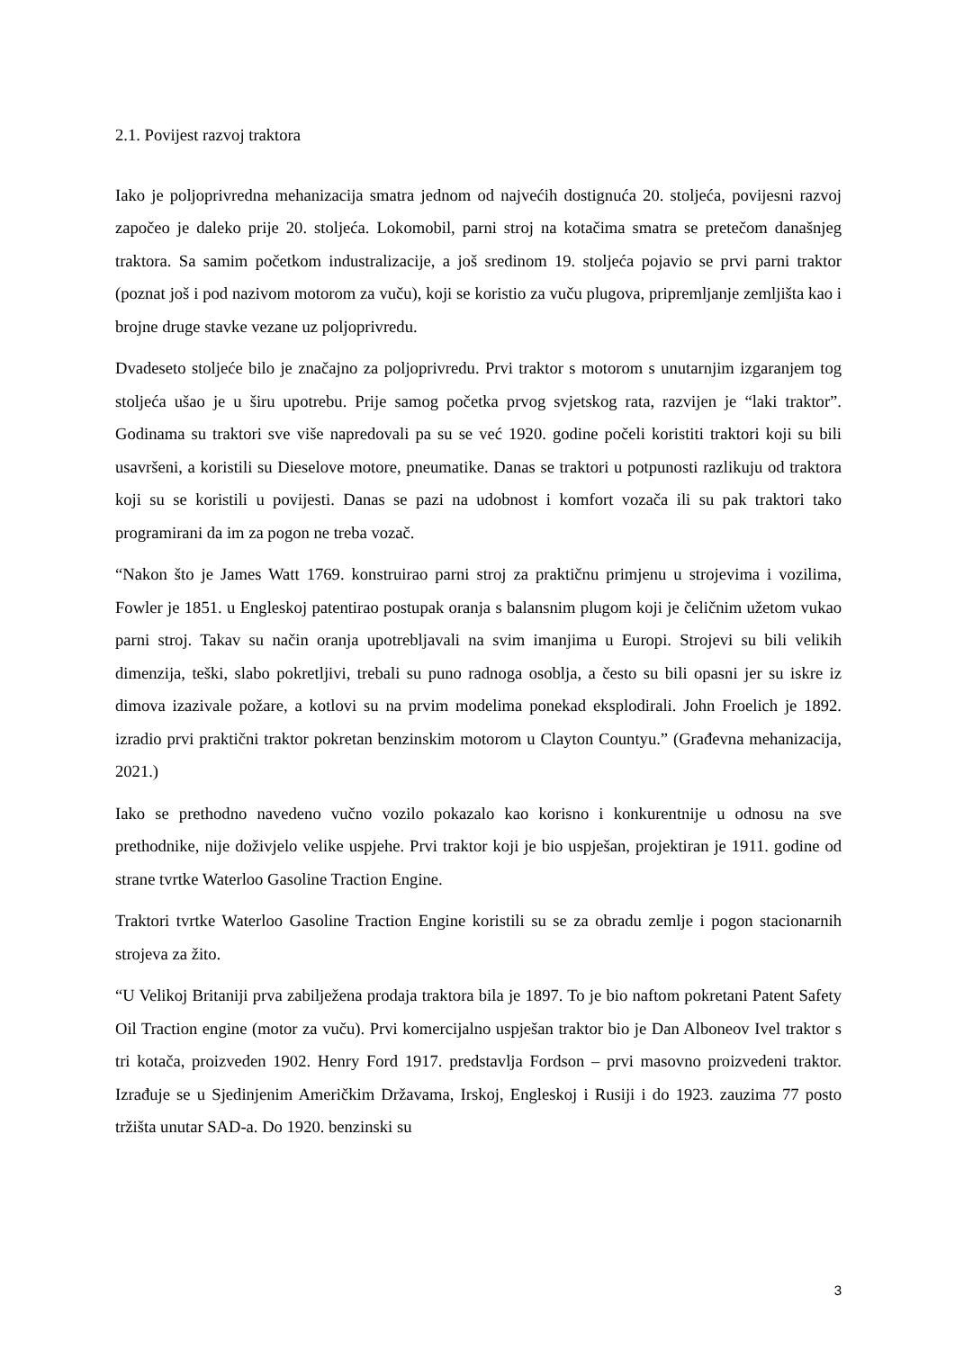2.1. Povijest razvoj traktora
Iako je poljoprivredna mehanizacija smatra jednom od najvećih dostignuća 20. stoljeća, povijesni razvoj započeo je daleko prije 20. stoljeća. Lokomobil, parni stroj na kotačima smatra se pretečom današnjeg traktora. Sa samim početkom industralizacije, a još sredinom 19. stoljeća pojavio se prvi parni traktor (poznat još i pod nazivom motorom za vuču), koji se koristio za vuču plugova, pripremljanje zemljišta kao i brojne druge stavke vezane uz poljoprivredu.
Dvadeseto stoljeće bilo je značajno za poljoprivredu. Prvi traktor s motorom s unutarnjim izgaranjem tog stoljeća ušao je u širu upotrebu. Prije samog početka prvog svjetskog rata, razvijen je “laki traktor”. Godinama su traktori sve više napredovali pa su se već 1920. godine počeli koristiti traktori koji su bili usavršeni, a koristili su Dieselove motore, pneumatike. Danas se traktori u potpunosti razlikuju od traktora koji su se koristili u povijesti. Danas se pazi na udobnost i komfort vozača ili su pak traktori tako programirani da im za pogon ne treba vozač.
“Nakon što je James Watt 1769. konstruirao parni stroj za praktičnu primjenu u strojevima i vozilima, Fowler je 1851. u Engleskoj patentirao postupak oranja s balansnim plugom koji je čeličnim užetom vukao parni stroj. Takav su način oranja upotrebljavali na svim imanjima u Europi. Strojevi su bili velikih dimenzija, teški, slabo pokretljivi, trebali su puno radnoga osoblja, a često su bili opasni jer su iskre iz dimova izazivale požare, a kotlovi su na prvim modelima ponekad eksplodirali. John Froelich je 1892. izradio prvi praktični traktor pokretan benzinskim motorom u Clayton Countyu.” (Građevna mehanizacija, 2021.)
Iako se prethodno navedeno vučno vozilo pokazalo kao korisno i konkurentnije u odnosu na sve prethodnike, nije doživjelo velike uspjehe. Prvi traktor koji je bio uspješan, projektiran je 1911. godine od strane tvrtke Waterloo Gasoline Traction Engine.
Traktori tvrtke Waterloo Gasoline Traction Engine koristili su se za obradu zemlje i pogon stacionarnih strojeva za žito.
“U Velikoj Britaniji prva zabilježena prodaja traktora bila je 1897. To je bio naftom pokretani Patent Safety Oil Traction engine (motor za vuču). Prvi komercijalno uspješan traktor bio je Dan Alboneov Ivel traktor s tri kotača, proizveden 1902. Henry Ford 1917. predstavlja Fordson – prvi masovno proizvedeni traktor. Izrađuje se u Sjedinjenim Američkim Državama, Irskoj, Engleskoj i Rusiji i do 1923. zauzima 77 posto tržišta unutar SAD-a. Do 1920. benzinski su
3